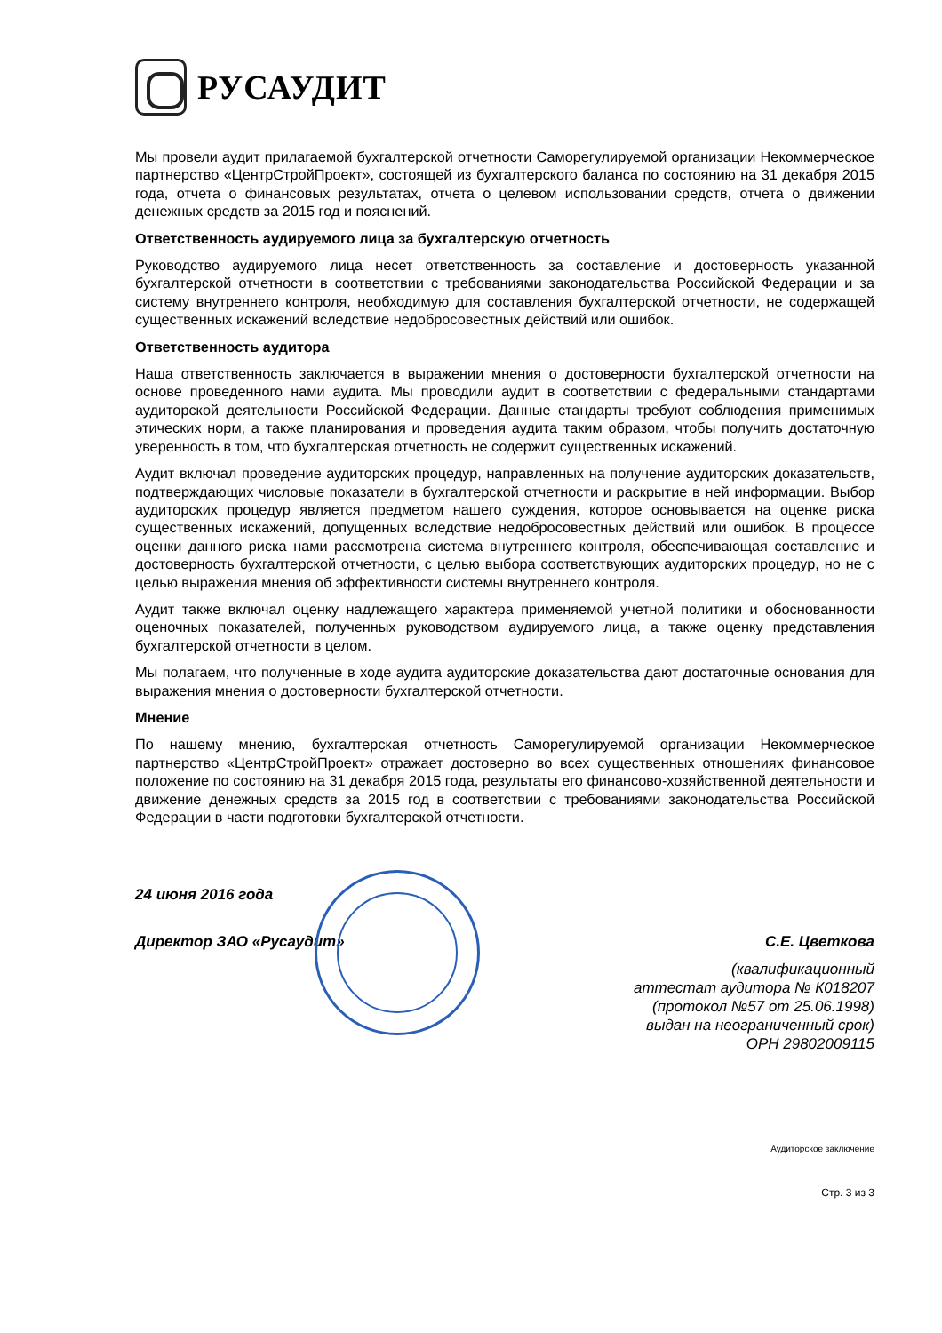РУСАУДИТ
Мы провели аудит прилагаемой бухгалтерской отчетности Саморегулируемой организации Некоммерческое партнерство «ЦентрСтройПроект», состоящей из бухгалтерского баланса по состоянию на 31 декабря 2015 года, отчета о финансовых результатах, отчета о целевом использовании средств, отчета о движении денежных средств за 2015 год и пояснений.
Ответственность аудируемого лица за бухгалтерскую отчетность
Руководство аудируемого лица несет ответственность за составление и достоверность указанной бухгалтерской отчетности в соответствии с требованиями законодательства Российской Федерации и за систему внутреннего контроля, необходимую для составления бухгалтерской отчетности, не содержащей существенных искажений вследствие недобросовестных действий или ошибок.
Ответственность аудитора
Наша ответственность заключается в выражении мнения о достоверности бухгалтерской отчетности на основе проведенного нами аудита. Мы проводили аудит в соответствии с федеральными стандартами аудиторской деятельности Российской Федерации. Данные стандарты требуют соблюдения применимых этических норм, а также планирования и проведения аудита таким образом, чтобы получить достаточную уверенность в том, что бухгалтерская отчетность не содержит существенных искажений.
Аудит включал проведение аудиторских процедур, направленных на получение аудиторских доказательств, подтверждающих числовые показатели в бухгалтерской отчетности и раскрытие в ней информации. Выбор аудиторских процедур является предметом нашего суждения, которое основывается на оценке риска существенных искажений, допущенных вследствие недобросовестных действий или ошибок. В процессе оценки данного риска нами рассмотрена система внутреннего контроля, обеспечивающая составление и достоверность бухгалтерской отчетности, с целью выбора соответствующих аудиторских процедур, но не с целью выражения мнения об эффективности системы внутреннего контроля.
Аудит также включал оценку надлежащего характера применяемой учетной политики и обоснованности оценочных показателей, полученных руководством аудируемого лица, а также оценку представления бухгалтерской отчетности в целом.
Мы полагаем, что полученные в ходе аудита аудиторские доказательства дают достаточные основания для выражения мнения о достоверности бухгалтерской отчетности.
Мнение
По нашему мнению, бухгалтерская отчетность Саморегулируемой организации Некоммерческое партнерство «ЦентрСтройПроект» отражает достоверно во всех существенных отношениях финансовое положение по состоянию на 31 декабря 2015 года, результаты его финансово-хозяйственной деятельности и движение денежных средств за 2015 год в соответствии с требованиями законодательства Российской Федерации в части подготовки бухгалтерской отчетности.
24 июня 2016 года
Директор ЗАО «Русаудит» С.Е. Цветкова
(квалификационный
аттестат аудитора № К018207
(протокол №57 от 25.06.1998)
выдан на неограниченный срок)
ОРН 29802009115
Аудиторское заключение
Стр. 3 из 3